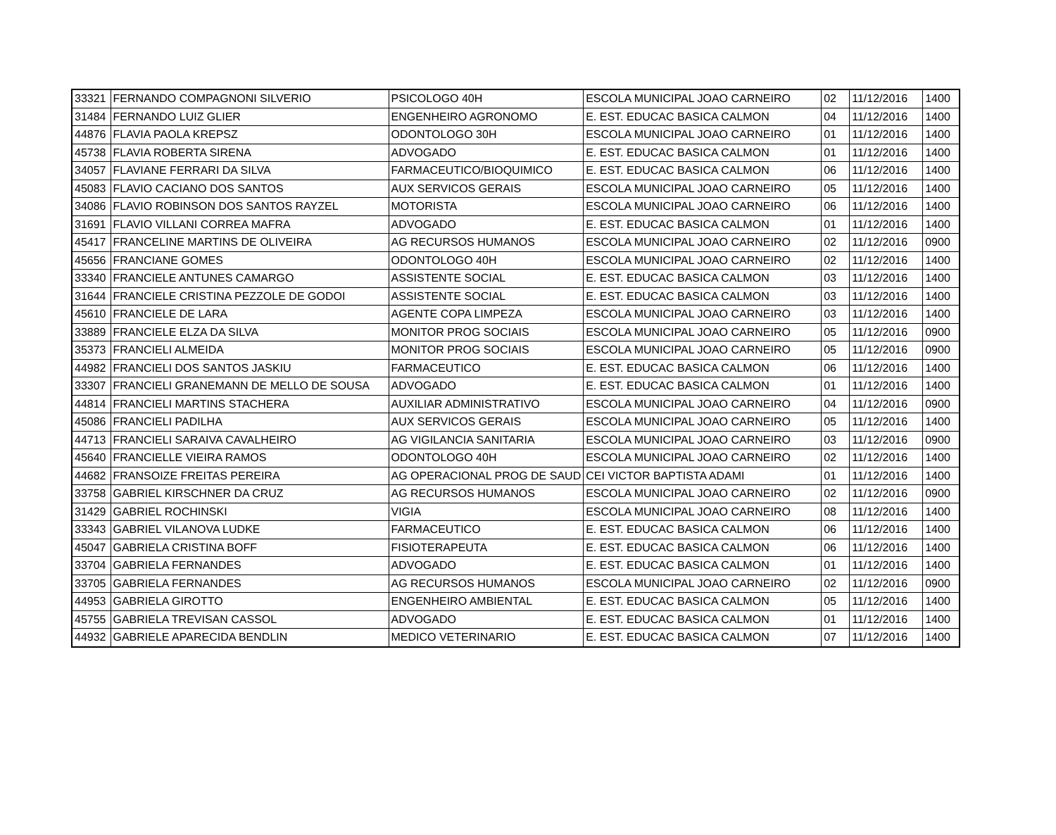| 33321 | FERNANDO COMPAGNONI SILVERIO | PSICOLOGO 40H | ESCOLA MUNICIPAL JOAO CARNEIRO | 02 | 11/12/2016 | 1400 |
| 31484 | FERNANDO LUIZ GLIER | ENGENHEIRO AGRONOMO | E. EST. EDUCAC BASICA CALMON | 04 | 11/12/2016 | 1400 |
| 44876 | FLAVIA PAOLA KREPSZ | ODONTOLOGO 30H | ESCOLA MUNICIPAL JOAO CARNEIRO | 01 | 11/12/2016 | 1400 |
| 45738 | FLAVIA ROBERTA SIRENA | ADVOGADO | E. EST. EDUCAC BASICA CALMON | 01 | 11/12/2016 | 1400 |
| 34057 | FLAVIANE FERRARI DA SILVA | FARMACEUTICO/BIOQUIMICO | E. EST. EDUCAC BASICA CALMON | 06 | 11/12/2016 | 1400 |
| 45083 | FLAVIO CACIANO DOS SANTOS | AUX SERVICOS GERAIS | ESCOLA MUNICIPAL JOAO CARNEIRO | 05 | 11/12/2016 | 1400 |
| 34086 | FLAVIO ROBINSON DOS SANTOS RAYZEL | MOTORISTA | ESCOLA MUNICIPAL JOAO CARNEIRO | 06 | 11/12/2016 | 1400 |
| 31691 | FLAVIO VILLANI CORREA MAFRA | ADVOGADO | E. EST. EDUCAC BASICA CALMON | 01 | 11/12/2016 | 1400 |
| 45417 | FRANCELINE MARTINS DE OLIVEIRA | AG RECURSOS HUMANOS | ESCOLA MUNICIPAL JOAO CARNEIRO | 02 | 11/12/2016 | 0900 |
| 45656 | FRANCIANE GOMES | ODONTOLOGO 40H | ESCOLA MUNICIPAL JOAO CARNEIRO | 02 | 11/12/2016 | 1400 |
| 33340 | FRANCIELE ANTUNES CAMARGO | ASSISTENTE SOCIAL | E. EST. EDUCAC BASICA CALMON | 03 | 11/12/2016 | 1400 |
| 31644 | FRANCIELE CRISTINA PEZZOLE DE GODOI | ASSISTENTE SOCIAL | E. EST. EDUCAC BASICA CALMON | 03 | 11/12/2016 | 1400 |
| 45610 | FRANCIELE DE LARA | AGENTE COPA LIMPEZA | ESCOLA MUNICIPAL JOAO CARNEIRO | 03 | 11/12/2016 | 1400 |
| 33889 | FRANCIELE ELZA DA SILVA | MONITOR PROG SOCIAIS | ESCOLA MUNICIPAL JOAO CARNEIRO | 05 | 11/12/2016 | 0900 |
| 35373 | FRANCIELI ALMEIDA | MONITOR PROG SOCIAIS | ESCOLA MUNICIPAL JOAO CARNEIRO | 05 | 11/12/2016 | 0900 |
| 44982 | FRANCIELI DOS SANTOS JASKIU | FARMACEUTICO | E. EST. EDUCAC BASICA CALMON | 06 | 11/12/2016 | 1400 |
| 33307 | FRANCIELI GRANEMANN DE MELLO DE SOUSA | ADVOGADO | E. EST. EDUCAC BASICA CALMON | 01 | 11/12/2016 | 1400 |
| 44814 | FRANCIELI MARTINS STACHERA | AUXILIAR ADMINISTRATIVO | ESCOLA MUNICIPAL JOAO CARNEIRO | 04 | 11/12/2016 | 0900 |
| 45086 | FRANCIELI PADILHA | AUX SERVICOS GERAIS | ESCOLA MUNICIPAL JOAO CARNEIRO | 05 | 11/12/2016 | 1400 |
| 44713 | FRANCIELI SARAIVA CAVALHEIRO | AG VIGILANCIA SANITARIA | ESCOLA MUNICIPAL JOAO CARNEIRO | 03 | 11/12/2016 | 0900 |
| 45640 | FRANCIELLE VIEIRA RAMOS | ODONTOLOGO 40H | ESCOLA MUNICIPAL JOAO CARNEIRO | 02 | 11/12/2016 | 1400 |
| 44682 | FRANSOIZE FREITAS PEREIRA | AG OPERACIONAL PROG DE SAUD | CEI VICTOR BAPTISTA ADAMI | 01 | 11/12/2016 | 1400 |
| 33758 | GABRIEL KIRSCHNER DA CRUZ | AG RECURSOS HUMANOS | ESCOLA MUNICIPAL JOAO CARNEIRO | 02 | 11/12/2016 | 0900 |
| 31429 | GABRIEL ROCHINSKI | VIGIA | ESCOLA MUNICIPAL JOAO CARNEIRO | 08 | 11/12/2016 | 1400 |
| 33343 | GABRIEL VILANOVA LUDKE | FARMACEUTICO | E. EST. EDUCAC BASICA CALMON | 06 | 11/12/2016 | 1400 |
| 45047 | GABRIELA CRISTINA BOFF | FISIOTERAPEUTA | E. EST. EDUCAC BASICA CALMON | 06 | 11/12/2016 | 1400 |
| 33704 | GABRIELA FERNANDES | ADVOGADO | E. EST. EDUCAC BASICA CALMON | 01 | 11/12/2016 | 1400 |
| 33705 | GABRIELA FERNANDES | AG RECURSOS HUMANOS | ESCOLA MUNICIPAL JOAO CARNEIRO | 02 | 11/12/2016 | 0900 |
| 44953 | GABRIELA GIROTTO | ENGENHEIRO AMBIENTAL | E. EST. EDUCAC BASICA CALMON | 05 | 11/12/2016 | 1400 |
| 45755 | GABRIELA TREVISAN CASSOL | ADVOGADO | E. EST. EDUCAC BASICA CALMON | 01 | 11/12/2016 | 1400 |
| 44932 | GABRIELE APARECIDA BENDLIN | MEDICO VETERINARIO | E. EST. EDUCAC BASICA CALMON | 07 | 11/12/2016 | 1400 |